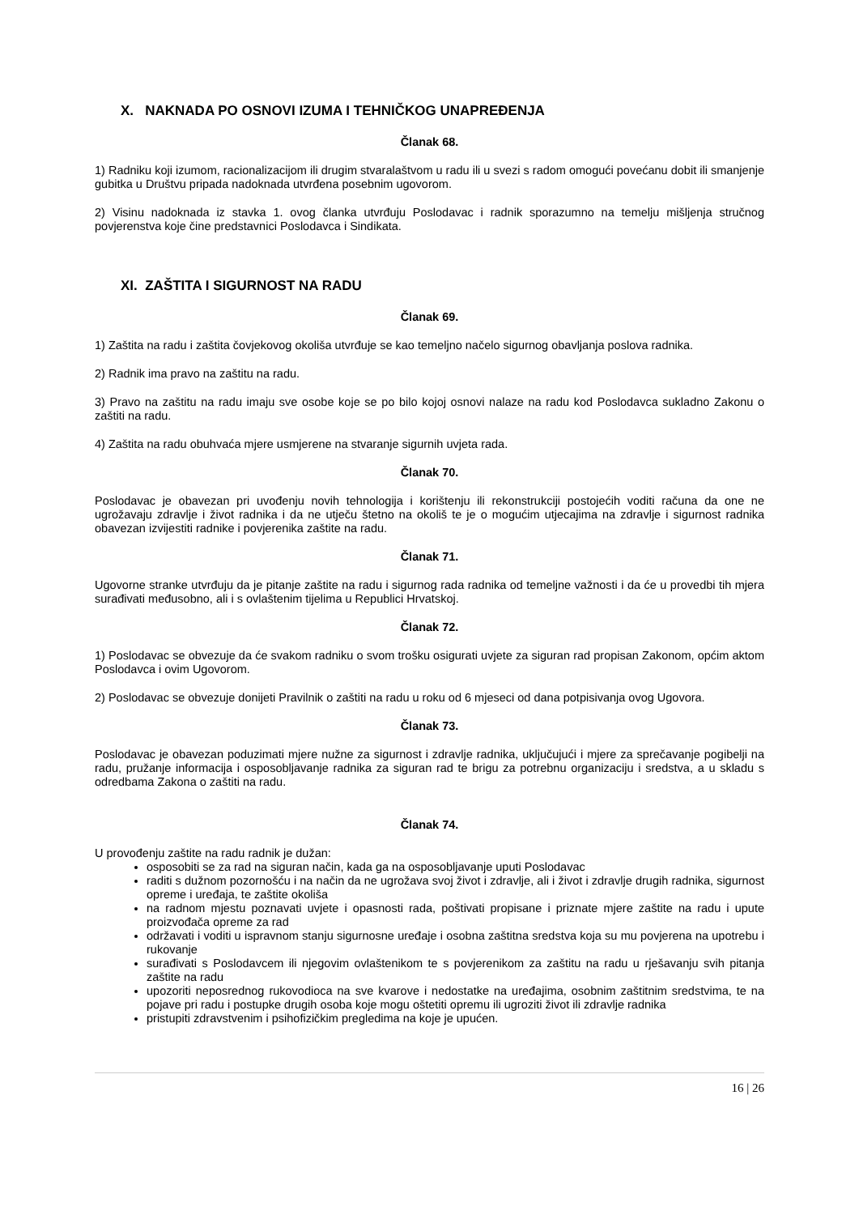X. NAKNADA PO OSNOVI IZUMA I TEHNIČKOG UNAPREĐENJA
Članak 68.
1) Radniku koji izumom, racionalizacijom ili drugim stvaralaštvom u radu ili u svezi s radom omogući povećanu dobit ili smanjenje gubitka u Društvu pripada nadoknada utvrđena posebnim ugovorom.
2) Visinu nadoknada iz stavka 1. ovog članka utvrđuju Poslodavac i radnik sporazumno na temelju mišljenja stručnog povjerenstva koje čine predstavnici Poslodavca i Sindikata.
XI. ZAŠTITA I SIGURNOST NA RADU
Članak 69.
1) Zaštita na radu i zaštita čovjekovog okoliša utvrđuje se kao temeljno načelo sigurnog obavljanja poslova radnika.
2) Radnik ima pravo na zaštitu na radu.
3) Pravo na zaštitu na radu imaju sve osobe koje se po bilo kojoj osnovi nalaze na radu kod Poslodavca sukladno Zakonu o zaštiti na radu.
4) Zaštita na radu obuhvaća mjere usmjerene na stvaranje sigurnih uvjeta rada.
Članak 70.
Poslodavac je obavezan pri uvođenju novih tehnologija i korištenju ili rekonstrukciji postojećih voditi računa da one ne ugrožavaju zdravlje i život radnika i da ne utječu štetno na okoliš te je o mogućim utjecajima na zdravlje i sigurnost radnika obavezan izvijestiti radnike i povjerenika zaštite na radu.
Članak 71.
Ugovorne stranke utvrđuju da je pitanje zaštite na radu i sigurnog rada radnika od temeljne važnosti i da će u provedbi tih mjera surađivati međusobno, ali i s ovlaštenim tijelima u Republici Hrvatskoj.
Članak 72.
1) Poslodavac se obvezuje da će svakom radniku o svom trošku osigurati uvjete za siguran rad propisan Zakonom, općim aktom Poslodavca i ovim Ugovorom.
2) Poslodavac se obvezuje donijeti Pravilnik o zaštiti na radu u roku od 6 mjeseci od dana potpisivanja ovog Ugovora.
Članak 73.
Poslodavac je obavezan poduzimati mjere nužne za sigurnost i zdravlje radnika, uključujući i mjere za sprečavanje pogibelji na radu, pružanje informacija i osposobljavanje radnika za siguran rad te brigu za potrebnu organizaciju i sredstva, a u skladu s odredbama Zakona o zaštiti na radu.
Članak 74.
U provođenju zaštite na radu radnik je dužan:
osposobiti se za rad na siguran način, kada ga na osposobljavanje uputi Poslodavac
raditi s dužnom pozornošću i na način da ne ugrožava svoj život i zdravlje, ali i život i zdravlje drugih radnika, sigurnost opreme i uređaja, te zaštite okoliša
na radnom mjestu poznavati uvjete i opasnosti rada, poštivati propisane i priznate mjere zaštite na radu i upute proizvođača opreme za rad
održavati i voditi u ispravnom stanju sigurnosne uređaje i osobna zaštitna sredstva koja su mu povjerena na upotrebu i rukovanje
surađivati s Poslodavcem ili njegovim ovlaštenikom te s povjerenikom za zaštitu na radu u rješavanju svih pitanja zaštite na radu
upozoriti neposrednog rukovodioca na sve kvarove i nedostatke na uređajima, osobnim zaštitnim sredstvima, te na pojave pri radu i postupke drugih osoba koje mogu oštetiti opremu ili ugroziti život ili zdravlje radnika
pristupiti zdravstvenim i psihofizičkim pregledima na koje je upućen.
16 | 26